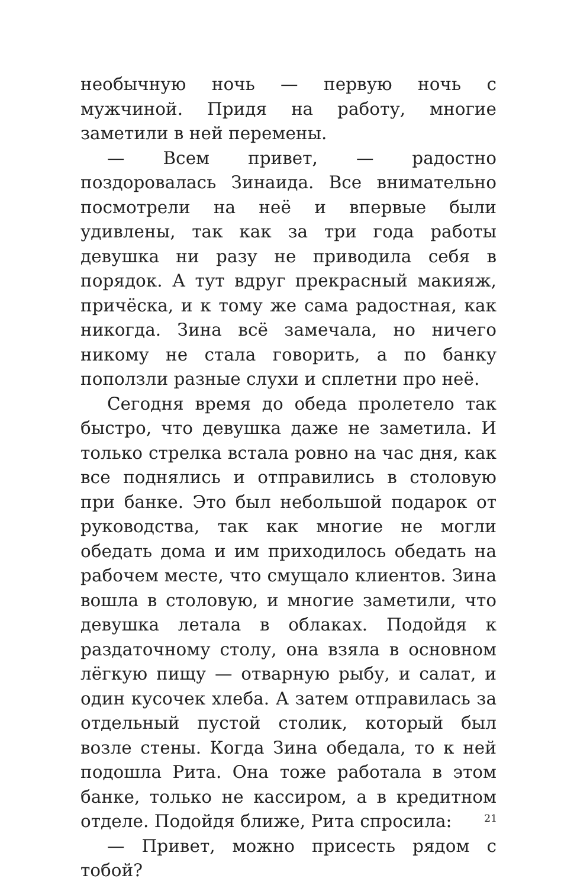необычную ночь — первую ночь с мужчиной. Придя на работу, многие заметили в ней перемены.
— Всем привет, — радостно поздоровалась Зинаида. Все внимательно посмотрели на неё и впервые были удивлены, так как за три года работы девушка ни разу не приводила себя в порядок. А тут вдруг прекрасный макияж, причёска, и к тому же сама радостная, как никогда. Зина всё замечала, но ничего никому не стала говорить, а по банку поползли разные слухи и сплетни про неё.
Сегодня время до обеда пролетело так быстро, что девушка даже не заметила. И только стрелка встала ровно на час дня, как все поднялись и отправились в столовую при банке. Это был небольшой подарок от руководства, так как многие не могли обедать дома и им приходилось обедать на рабочем месте, что смущало клиентов. Зина вошла в столовую, и многие заметили, что девушка летала в облаках. Подойдя к раздаточному столу, она взяла в основном лёгкую пищу — отварную рыбу, и салат, и один кусочек хлеба. А затем отправилась за отдельный пустой столик, который был возле стены. Когда Зина обедала, то к ней подошла Рита. Она тоже работала в этом банке, только не кассиром, а в кредитном отделе. Подойдя ближе, Рита спросила:
— Привет, можно присесть рядом с тобой?
21